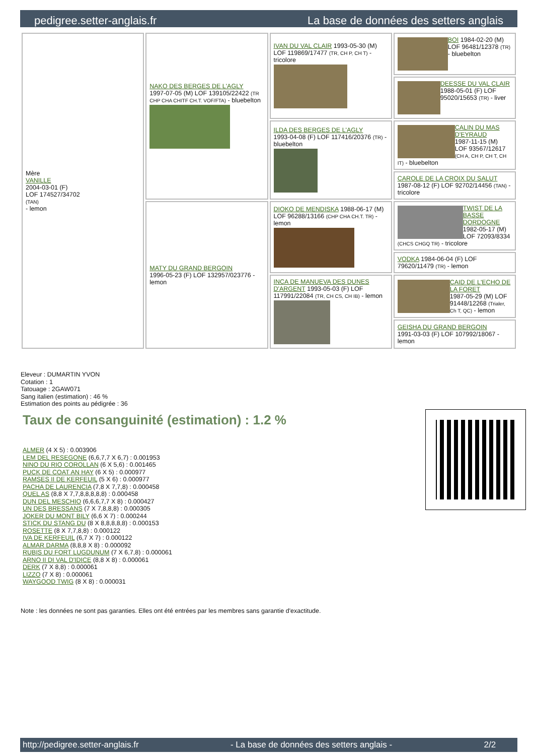pedigree.setter-anglais.fr La base de données des setters anglais
| Mère VANILLE 2004-03-01 (F) LOF 174527/34702 (TAN) - lemon | NAKO DES BERGES DE L'AGLY 1997-07-05 (M) LOF 139105/22422 (TR CHP CHA CHITF CH.T. VOF/FTA) - bluebelton | IVAN DU VAL CLAIR 1993-05-30 (M) LOF 119869/17477 (TR, CH P, CH T) - tricolore | BOI 1984-02-20 (M) LOF 96481/12378 (TR) - bluebelton |
| | | | DEESSE DU VAL CLAIR 1988-05-01 (F) LOF 95020/15653 (TR) - liver |
| | | ILDA DES BERGES DE L'AGLY 1993-04-08 (F) LOF 117416/20376 (TR) - bluebelton | CALIN DU MAS D'EYRAUD 1987-11-15 (M) LOF 93567/12617 (CH A, CH P, CH T, CH IT) - bluebelton |
| | | | CAROLE DE LA CROIX DU SALUT 1987-08-12 (F) LOF 92702/14456 (TAN) - tricolore |
| | MATY DU GRAND BERGOIN 1996-05-23 (F) LOF 132957/023776 - lemon | DIOKO DE MENDISKA 1988-06-17 (M) LOF 96288/13166 (CHP CHA CH.T. TR) - lemon | TWIST DE LA BASSE DORDOGNE 1982-05-17 (M) LOF 72093/8334 (CHCS CHGQ TR) - tricolore |
| | | | VODKA 1984-06-04 (F) LOF 79620/11479 (TR) - lemon |
| | | INCA DE MANUEVA DES DUNES D'ARGENT 1993-05-03 (F) LOF 117991/22084 (TR, CH CS, CH IB) - lemon | CAID DE L'ECHO DE LA FORET 1987-05-29 (M) LOF 91448/12268 (Trialer, Ch T, QC) - lemon |
| | | | GEISHA DU GRAND BERGOIN 1991-03-03 (F) LOF 107992/18067 - lemon |
Eleveur : DUMARTIN YVON
Cotation : 1
Tatouage : 2GAW071
Sang italien (estimation) : 46 %
Estimation des points au pédigrée : 36
Taux de consanguinité (estimation) : 1.2 %
ALMER (4 X 5) : 0.003906
LEM DEL RESEGONE (6,6,7,7 X 6,7) : 0.001953
NINO DU RIO COROLLAN (6 X 5,6) : 0.001465
PUCK DE COAT AN HAY (6 X 5) : 0.000977
RAMSES II DE KERFEUIL (5 X 6) : 0.000977
PACHA DE LAURENCIA (7,8 X 7,7,8) : 0.000458
QUEL AS (8,8 X 7,7,8,8,8,8,8) : 0.000458
DUN DEL MESCHIO (6,6,6,7,7 X 8) : 0.000427
UN DES BRESSANS (7 X 7,8,8,8) : 0.000305
JOKER DU MONT BILY (6,6 X 7) : 0.000244
STICK DU STANG DU (8 X 8,8,8,8,8) : 0.000153
ROSETTE (8 X 7,7,8,8) : 0.000122
IVA DE KERFEUIL (6,7 X 7) : 0.000122
ALMAR DARMA (8,8,8 X 8) : 0.000092
RUBIS DU FORT LUGDUNUM (7 X 6,7,8) : 0.000061
ARNO II DI VAL D'IDICE (8,8 X 8) : 0.000061
DERK (7 X 8,8) : 0.000061
LIZZO (7 X 8) : 0.000061
WAYGOOD TWIG (8 X 8) : 0.000031
Note : les données ne sont pas garanties. Elles ont été entrées par les membres sans garantie d'exactitude.
http://pedigree.setter-anglais.fr - La base de données des setters anglais - 2/2